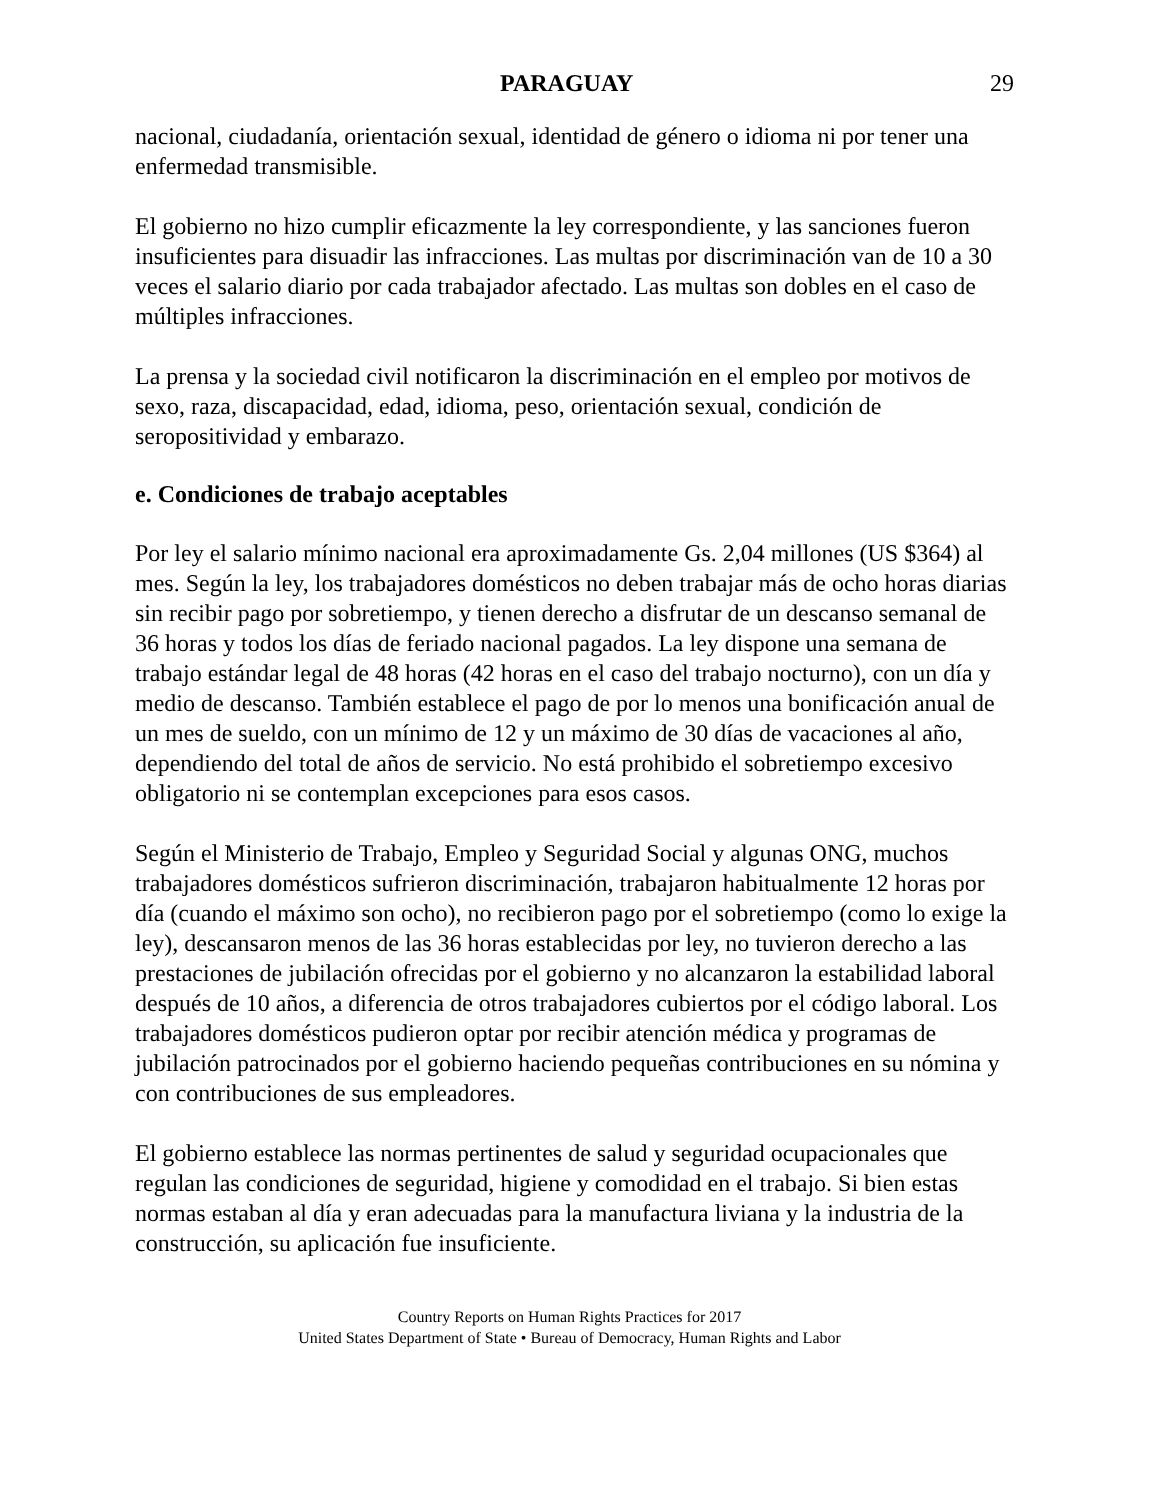PARAGUAY 29
nacional, ciudadanía, orientación sexual, identidad de género o idioma ni por tener una enfermedad transmisible.
El gobierno no hizo cumplir eficazmente la ley correspondiente, y las sanciones fueron insuficientes para disuadir las infracciones. Las multas por discriminación van de 10 a 30 veces el salario diario por cada trabajador afectado. Las multas son dobles en el caso de múltiples infracciones.
La prensa y la sociedad civil notificaron la discriminación en el empleo por motivos de sexo, raza, discapacidad, edad, idioma, peso, orientación sexual, condición de seropositividad y embarazo.
e. Condiciones de trabajo aceptables
Por ley el salario mínimo nacional era aproximadamente Gs. 2,04 millones (US $364) al mes. Según la ley, los trabajadores domésticos no deben trabajar más de ocho horas diarias sin recibir pago por sobretiempo, y tienen derecho a disfrutar de un descanso semanal de 36 horas y todos los días de feriado nacional pagados. La ley dispone una semana de trabajo estándar legal de 48 horas (42 horas en el caso del trabajo nocturno), con un día y medio de descanso. También establece el pago de por lo menos una bonificación anual de un mes de sueldo, con un mínimo de 12 y un máximo de 30 días de vacaciones al año, dependiendo del total de años de servicio. No está prohibido el sobretiempo excesivo obligatorio ni se contemplan excepciones para esos casos.
Según el Ministerio de Trabajo, Empleo y Seguridad Social y algunas ONG, muchos trabajadores domésticos sufrieron discriminación, trabajaron habitualmente 12 horas por día (cuando el máximo son ocho), no recibieron pago por el sobretiempo (como lo exige la ley), descansaron menos de las 36 horas establecidas por ley, no tuvieron derecho a las prestaciones de jubilación ofrecidas por el gobierno y no alcanzaron la estabilidad laboral después de 10 años, a diferencia de otros trabajadores cubiertos por el código laboral. Los trabajadores domésticos pudieron optar por recibir atención médica y programas de jubilación patrocinados por el gobierno haciendo pequeñas contribuciones en su nómina y con contribuciones de sus empleadores.
El gobierno establece las normas pertinentes de salud y seguridad ocupacionales que regulan las condiciones de seguridad, higiene y comodidad en el trabajo. Si bien estas normas estaban al día y eran adecuadas para la manufactura liviana y la industria de la construcción, su aplicación fue insuficiente.
Country Reports on Human Rights Practices for 2017
United States Department of State • Bureau of Democracy, Human Rights and Labor